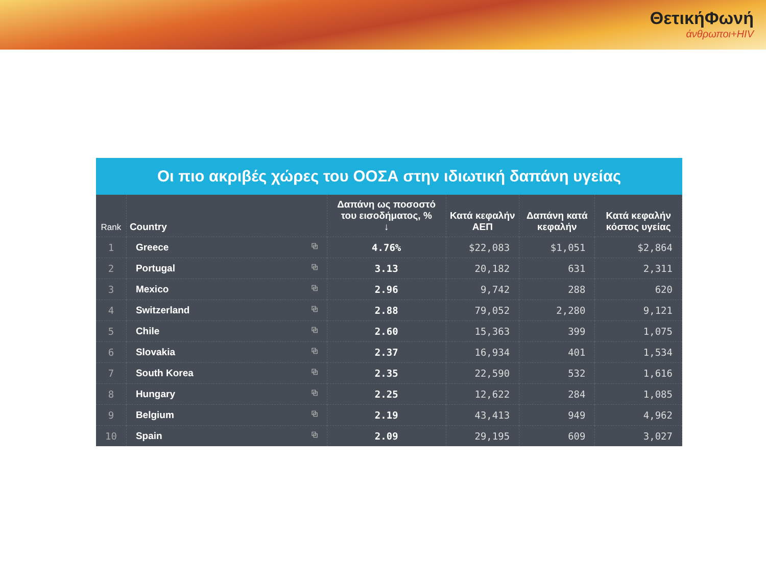ΘετικήΦωνή
άνθρωποι+HIV
Οι πιο ακριβές χώρες του ΟΟΣΑ στην ιδιωτική δαπάνη υγείας
| Rank | Country | Δαπάνη ως ποσοστό του εισοδήματος, % ↓ | Κατά κεφαλήν ΑΕΠ | Δαπάνη κατά κεφαλήν | Κατά κεφαλήν κόστος υγείας |
| --- | --- | --- | --- | --- | --- |
| 1 | Greece ⧉ | 4.76% | $22,083 | $1,051 | $2,864 |
| 2 | Portugal ⧉ | 3.13 | 20,182 | 631 | 2,311 |
| 3 | Mexico ⧉ | 2.96 | 9,742 | 288 | 620 |
| 4 | Switzerland ⧉ | 2.88 | 79,052 | 2,280 | 9,121 |
| 5 | Chile ⧉ | 2.60 | 15,363 | 399 | 1,075 |
| 6 | Slovakia ⧉ | 2.37 | 16,934 | 401 | 1,534 |
| 7 | South Korea ⧉ | 2.35 | 22,590 | 532 | 1,616 |
| 8 | Hungary ⧉ | 2.25 | 12,622 | 284 | 1,085 |
| 9 | Belgium ⧉ | 2.19 | 43,413 | 949 | 4,962 |
| 10 | Spain ⧉ | 2.09 | 29,195 | 609 | 3,027 |